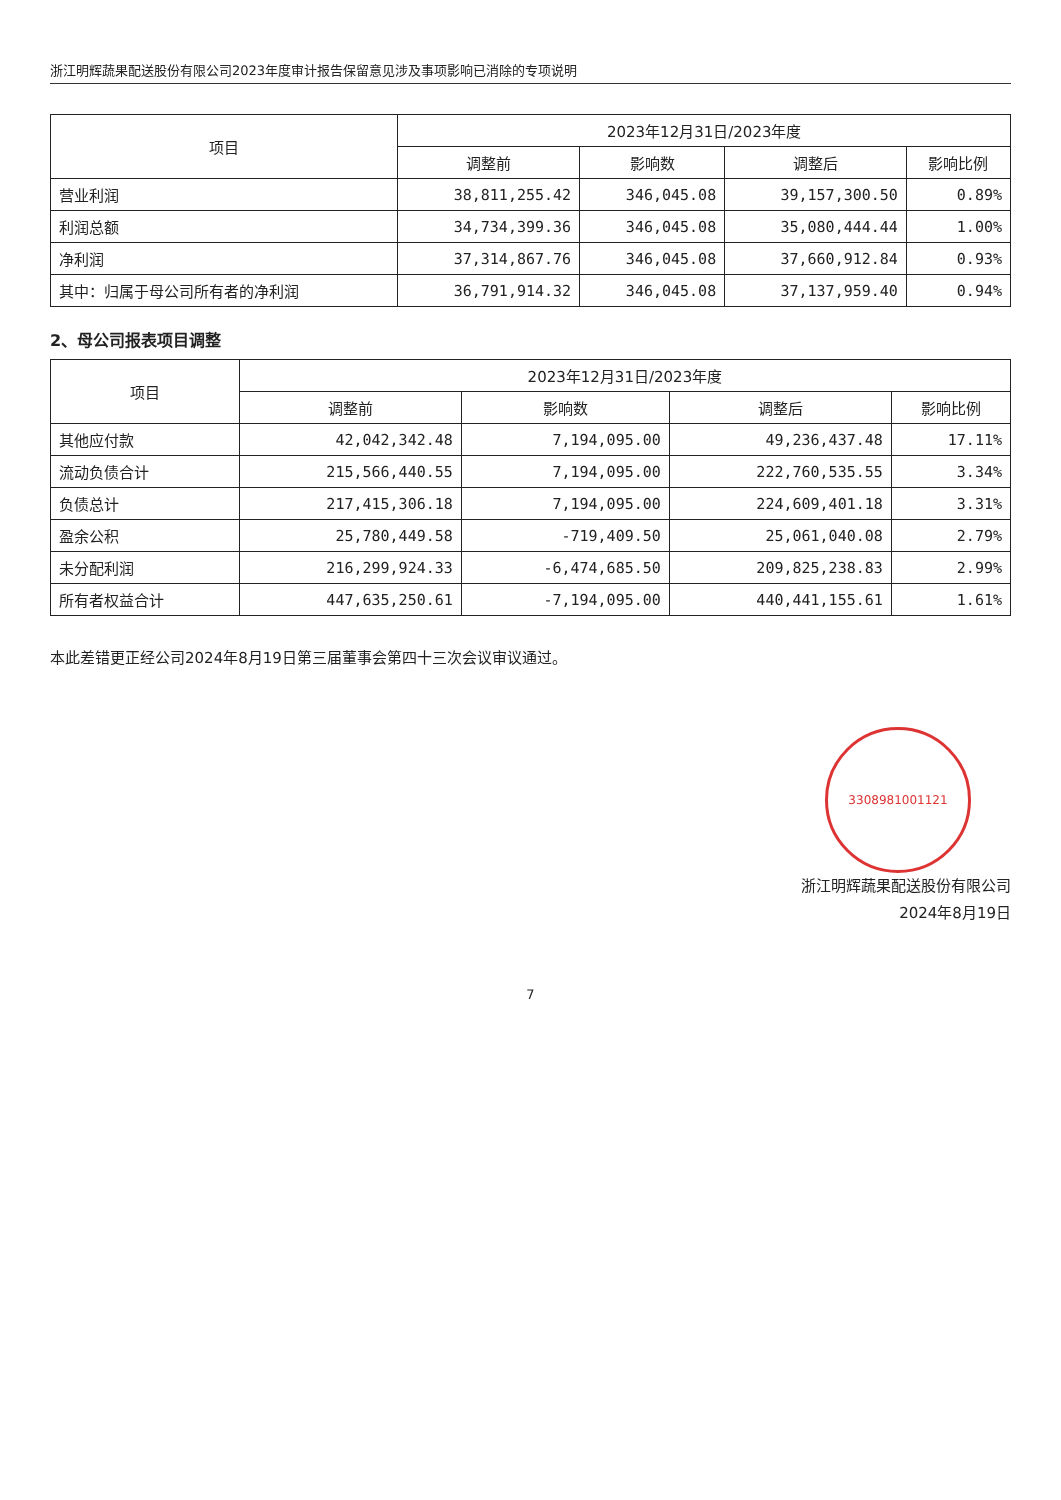浙江明辉蔬果配送股份有限公司2023年度审计报告保留意见涉及事项影响已消除的专项说明
| 项目 | 2023年12月31日/2023年度 | | | |
| --- | --- | --- | --- | --- |
| | 调整前 | 影响数 | 调整后 | 影响比例 |
| 营业利润 | 38,811,255.42 | 346,045.08 | 39,157,300.50 | 0.89% |
| 利润总额 | 34,734,399.36 | 346,045.08 | 35,080,444.44 | 1.00% |
| 净利润 | 37,314,867.76 | 346,045.08 | 37,660,912.84 | 0.93% |
| 其中：归属于母公司所有者的净利润 | 36,791,914.32 | 346,045.08 | 37,137,959.40 | 0.94% |
2、母公司报表项目调整
| 项目 | 2023年12月31日/2023年度 | | | |
| --- | --- | --- | --- | --- |
| | 调整前 | 影响数 | 调整后 | 影响比例 |
| 其他应付款 | 42,042,342.48 | 7,194,095.00 | 49,236,437.48 | 17.11% |
| 流动负债合计 | 215,566,440.55 | 7,194,095.00 | 222,760,535.55 | 3.34% |
| 负债总计 | 217,415,306.18 | 7,194,095.00 | 224,609,401.18 | 3.31% |
| 盈余公积 | 25,780,449.58 | -719,409.50 | 25,061,040.08 | 2.79% |
| 未分配利润 | 216,299,924.33 | -6,474,685.50 | 209,825,238.83 | 2.99% |
| 所有者权益合计 | 447,635,250.61 | -7,194,095.00 | 440,441,155.61 | 1.61% |
本此差错更正经公司2024年8月19日第三届董事会第四十三次会议审议通过。
3308981001121
浙江明辉蔬果配送股份有限公司
2024年8月19日
7